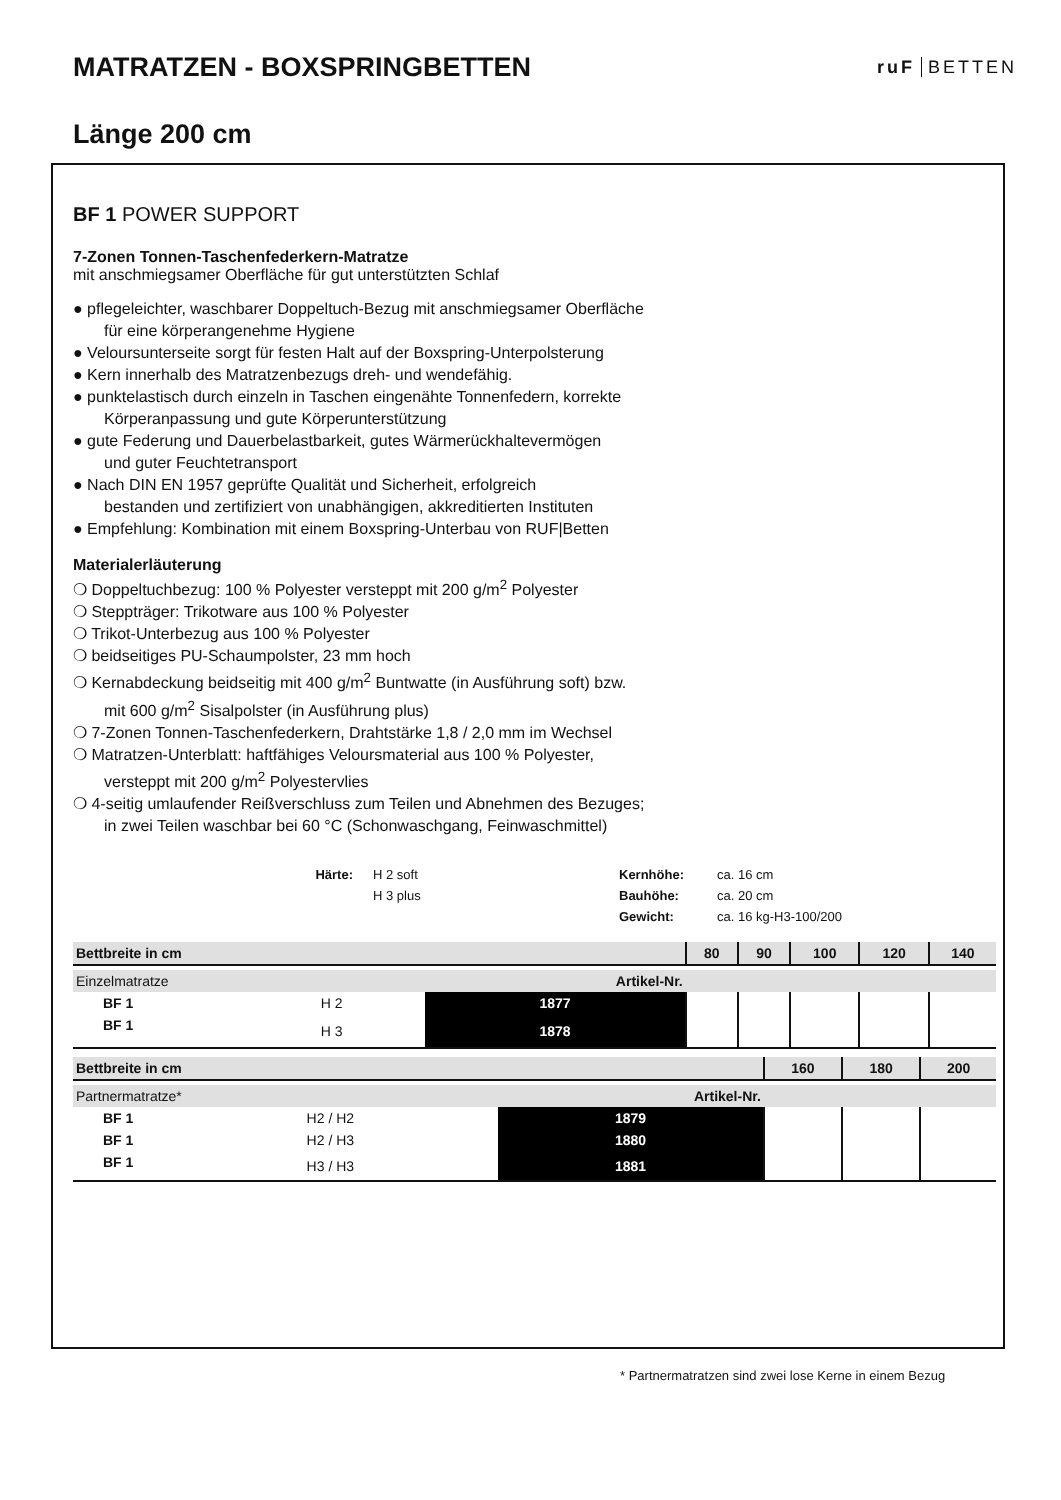MATRATZEN - BOXSPRINGBETTEN
ruF BETTEN
Länge 200 cm
BF 1 POWER SUPPORT
7-Zonen Tonnen-Taschenfederkern-Matratze
mit anschmiegsamer Oberfläche für gut unterstützten Schlaf
● pflegeleichter, waschbarer Doppeltuch-Bezug mit anschmiegsamer Oberfläche
für eine körperangenehme Hygiene
● Veloursunterseite sorgt für festen Halt auf der Boxspring-Unterpolsterung
● Kern innerhalb des Matratzenbezugs dreh- und wendefähig.
● punktelastisch durch einzeln in Taschen eingenähte Tonnenfedern, korrekte
Körperanpassung und gute Körperunterstützung
● gute Federung und Dauerbelastbarkeit, gutes Wärmerückhaltevermögen
und guter Feuchtetransport
● Nach DIN EN 1957 geprüfte Qualität und Sicherheit, erfolgreich
bestanden und zertifiziert von unabhängigen, akkreditierten Instituten
● Empfehlung: Kombination mit einem Boxspring-Unterbau von RUF|Betten
Materialerläuterung
❍ Doppeltuchbezug: 100 % Polyester versteppt mit 200 g/m<sup>2</sup> Polyester
❍ Steppträger: Trikotware aus 100 % Polyester
❍ Trikot-Unterbezug aus 100 % Polyester
❍ beidseitiges PU-Schaumpolster, 23 mm hoch
❍ Kernabdeckung beidseitig mit 400 g/m<sup>2</sup> Buntwatte (in Ausführung soft) bzw.
mit 600 g/m<sup>2</sup> Sisalpolster (in Ausführung plus)
❍ 7-Zonen Tonnen-Taschenfederkern, Drahtstärke 1,8 / 2,0 mm im Wechsel
❍ Matratzen-Unterblatt: haftfähiges Veloursmaterial aus 100 % Polyester,
versteppt mit 200 g/m<sup>2</sup> Polyestervlies
❍ 4-seitig umlaufender Reißverschluss zum Teilen und Abnehmen des Bezuges;
in zwei Teilen waschbar bei 60 °C (Schonwaschgang, Feinwaschmittel)
Härte: H 2 soft Kernhöhe: ca. 16 cm H 3 plus Bauhöhe: ca. 20 cm Gewicht: ca. 16 kg-H3-100/200
| Bettbreite in cm | | | 80 | 90 | 100 | 120 | 140 |
| --- | --- | --- | --- | --- | --- | --- | --- |
| Einzelmatratze | | Artikel-Nr. | | | | | |
| BF 1 | H 2 | 1877 | | | | | |
| BF 1 | H 3 | 1878 | | | | | |
| Bettbreite in cm | | | 160 | 180 | 200 |
| --- | --- | --- | --- | --- | --- |
| Partnermatratze* | | Artikel-Nr. | | | |
| BF 1 | H2 / H2 | 1879 | | | |
| BF 1 | H2 / H3 | 1880 | | | |
| BF 1 | H3 / H3 | 1881 | | | |
* Partnermatratzen sind zwei lose Kerne in einem Bezug